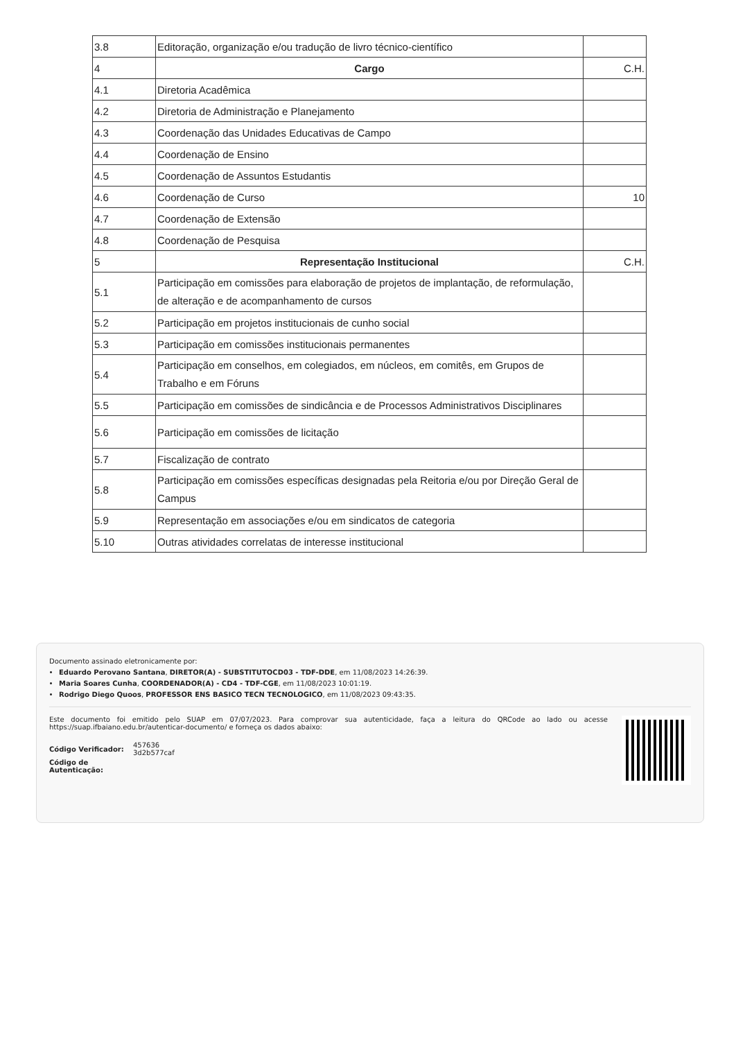| 3.8 | Editoração, organização e/ou tradução de livro técnico-científico | |
| 4 | Cargo | C.H. |
| 4.1 | Diretoria Acadêmica | |
| 4.2 | Diretoria de Administração e Planejamento | |
| 4.3 | Coordenação das Unidades Educativas de Campo | |
| 4.4 | Coordenação de Ensino | |
| 4.5 | Coordenação de Assuntos Estudantis | |
| 4.6 | Coordenação de Curso | 10 |
| 4.7 | Coordenação de Extensão | |
| 4.8 | Coordenação de Pesquisa | |
| 5 | Representação Institucional | C.H. |
| 5.1 | Participação em comissões para elaboração de projetos de implantação, de reformulação, de alteração e de acompanhamento de cursos | |
| 5.2 | Participação em projetos institucionais de cunho social | |
| 5.3 | Participação em comissões institucionais permanentes | |
| 5.4 | Participação em conselhos, em colegiados, em núcleos, em comitês, em Grupos de Trabalho e em Fóruns | |
| 5.5 | Participação em comissões de sindicância e de Processos Administrativos Disciplinares | |
| 5.6 | Participação em comissões de licitação | |
| 5.7 | Fiscalização de contrato | |
| 5.8 | Participação em comissões específicas designadas pela Reitoria e/ou por Direção Geral de Campus | |
| 5.9 | Representação em associações e/ou em sindicatos de categoria | |
| 5.10 | Outras atividades correlatas de interesse institucional | |
Documento assinado eletronicamente por:
Eduardo Perovano Santana, DIRETOR(A) - SUBSTITUTOCD03 - TDF-DDE, em 11/08/2023 14:26:39.
Maria Soares Cunha, COORDENADOR(A) - CD4 - TDF-CGE, em 11/08/2023 10:01:19.
Rodrigo Diego Quoos, PROFESSOR ENS BASICO TECN TECNOLOGICO, em 11/08/2023 09:43:35.
Este documento foi emitido pelo SUAP em 07/07/2023. Para comprovar sua autenticidade, faça a leitura do QRCode ao lado ou acesse https://suap.ifbaiano.edu.br/autenticar-documento/ e forneça os dados abaixo:
| Código Verificador: | 457636 3d2b577caf |
| Código de Autenticação: | |